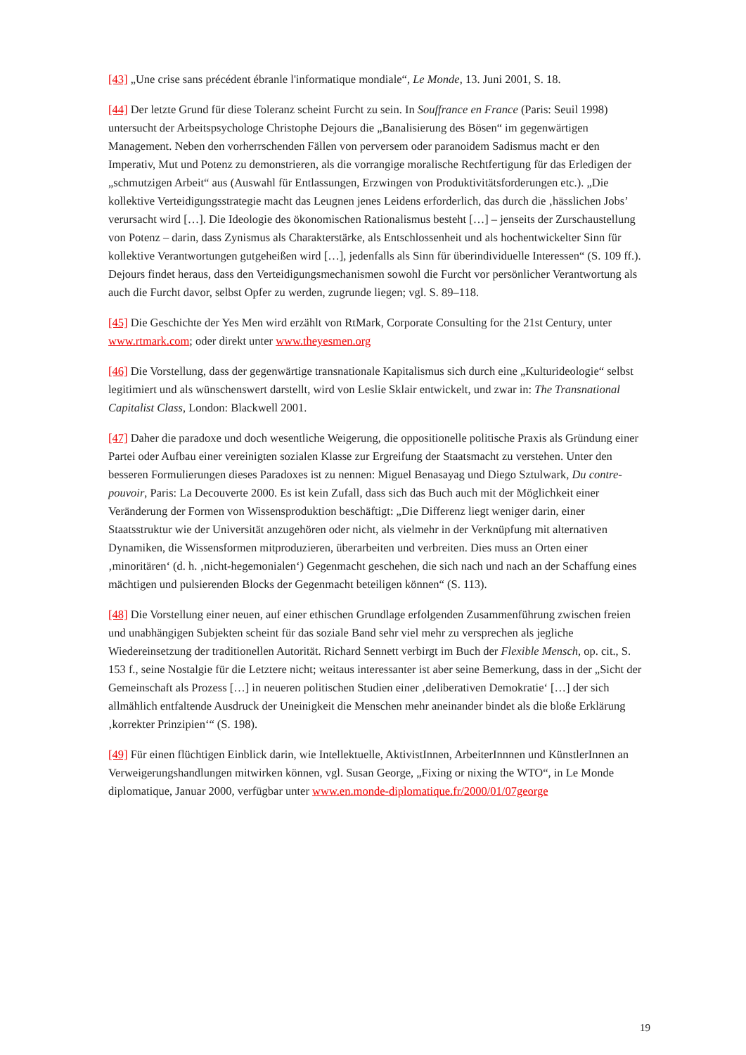[43] „Une crise sans précédent ébranle l'informatique mondiale“, Le Monde, 13. Juni 2001, S. 18.
[44] Der letzte Grund für diese Toleranz scheint Furcht zu sein. In Souffrance en France (Paris: Seuil 1998) untersucht der Arbeitspsychologe Christophe Dejours die „Banalisierung des Bösen“ im gegenwärtigen Management. Neben den vorherrschenden Fällen von perversem oder paranoidem Sadismus macht er den Imperativ, Mut und Potenz zu demonstrieren, als die vorrangige moralische Rechtfertigung für das Erledigen der „schmutzigen Arbeit“ aus (Auswahl für Entlassungen, Erzwingen von Produktivitätsforderungen etc.). „Die kollektive Verteidigungsstrategie macht das Leugnen jenes Leidens erforderlich, das durch die ‚hässlichen Jobs’ verursacht wird […]. Die Ideologie des ökonomischen Rationalismus besteht […] – jenseits der Zurschaustellung von Potenz – darin, dass Zynismus als Charakterstärke, als Entschlossenheit und als hochentwickelter Sinn für kollektive Verantwortungen gutgeheißen wird […], jedenfalls als Sinn für überindividuelle Interessen“ (S. 109 ff.). Dejours findet heraus, dass den Verteidigungsmechanismen sowohl die Furcht vor persönlicher Verantwortung als auch die Furcht davor, selbst Opfer zu werden, zugrunde liegen; vgl. S. 89–118.
[45] Die Geschichte der Yes Men wird erzählt von RtMark, Corporate Consulting for the 21st Century, unter www.rtmark.com; oder direkt unter www.theyesmen.org
[46] Die Vorstellung, dass der gegenwärtige transnationale Kapitalismus sich durch eine „Kulturideologie“ selbst legitimiert und als wünschenswert darstellt, wird von Leslie Sklair entwickelt, und zwar in: The Transnational Capitalist Class, London: Blackwell 2001.
[47] Daher die paradoxe und doch wesentliche Weigerung, die oppositionelle politische Praxis als Gründung einer Partei oder Aufbau einer vereinigten sozialen Klasse zur Ergreifung der Staatsmacht zu verstehen. Unter den besseren Formulierungen dieses Paradoxes ist zu nennen: Miguel Benasayag und Diego Sztulwark, Du contre-pouvoir, Paris: La Decouverte 2000. Es ist kein Zufall, dass sich das Buch auch mit der Möglichkeit einer Veränderung der Formen von Wissensproduktion beschäftigt: „Die Differenz liegt weniger darin, einer Staatsstruktur wie der Universität anzugehören oder nicht, als vielmehr in der Verknüpfung mit alternativen Dynamiken, die Wissensformen mitproduzieren, überarbeiten und verbreiten. Dies muss an Orten einer ‚minoritären‘ (d. h. ‚nicht-hegemonialen‘) Gegenmacht geschehen, die sich nach und nach an der Schaffung eines mächtigen und pulsierenden Blocks der Gegenmacht beteiligen können“ (S. 113).
[48] Die Vorstellung einer neuen, auf einer ethischen Grundlage erfolgenden Zusammenführung zwischen freien und unabhängigen Subjekten scheint für das soziale Band sehr viel mehr zu versprechen als jegliche Wiedereinsetzung der traditionellen Autorität. Richard Sennett verbirgt im Buch der Flexible Mensch, op. cit., S. 153 f., seine Nostalgie für die Letztere nicht; weitaus interessanter ist aber seine Bemerkung, dass in der „Sicht der Gemeinschaft als Prozess […] in neueren politischen Studien einer ‚deliberativen Demokratie‘ […] der sich allmählich entfaltende Ausdruck der Uneinigkeit die Menschen mehr aneinander bindet als die bloße Erklärung ‚korrekter Prinzipien‘“ (S. 198).
[49] Für einen flüchtigen Einblick darin, wie Intellektuelle, AktivistInnen, ArbeiterInnnen und KünstlerInnen an Verweigerungshandlungen mitwirken können, vgl. Susan George, „Fixing or nixing the WTO“, in Le Monde diplomatique, Januar 2000, verfügbar unter www.en.monde-diplomatique.fr/2000/01/07george
19